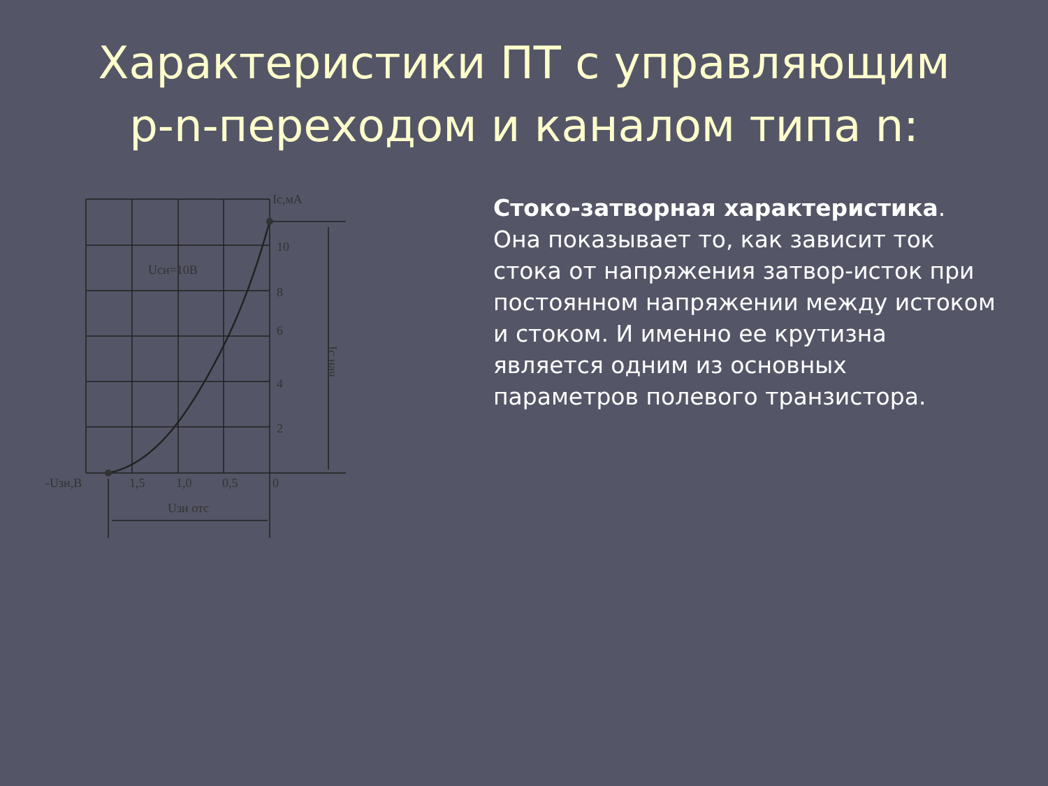Характеристики ПТ с управляющим
p-n-переходом и каналом типа n:
Ic,мА
10
8
6
4
2
Uси=10В
-Uзи,В
1,5
1,0
0,5
0
Uзи отс
Ic нач
Стоко-затворная характеристика. Она показывает то, как зависит ток стока от напряжения затвор-исток при постоянном напряжении между истоком и стоком. И именно ее крутизна является одним из основных параметров полевого транзистора.